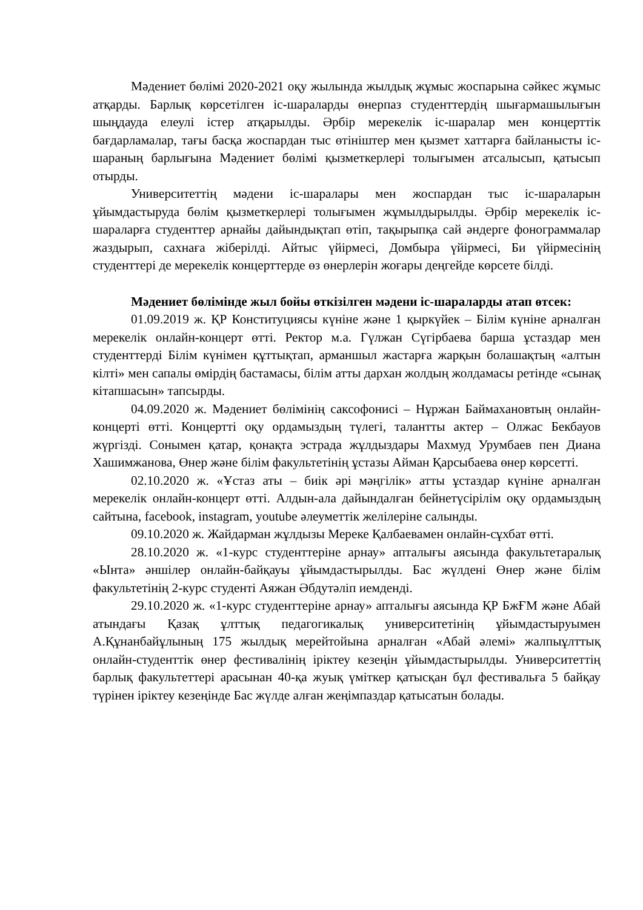Мәдениет бөлімі 2020-2021 оқу жылында жылдық жұмыс жоспарына сәйкес жұмыс атқарды. Барлық көрсетілген іс-шараларды өнерпаз студенттердің шығармашылығын шыңдауда елеулі істер атқарылды. Әрбір мерекелік іс-шаралар мен концерттік бағдарламалар, тағы басқа жоспардан тыс өтініштер мен қызмет хаттарға байланысты іс-шараның барлығына Мәдениет бөлімі қызметкерлері толығымен атсалысып, қатысып отырды.
Университеттің мәдени іс-шаралары мен жоспардан тыс іс-шараларын ұйымдастыруда бөлім қызметкерлері толығымен жұмылдырылды. Әрбір мерекелік іс-шараларға студенттер арнайы дайындықтап өтіп, тақырыпқа сай әндерге фонограммалар жаздырып, сахнаға жіберілді. Айтыс үйірмесі, Домбыра үйірмесі, Би үйірмесінің студенттері де мерекелік концерттерде өз өнерлерін жоғары деңгейде көрсете білді.
Мәдениет бөлімінде жыл бойы өткізілген мәдени іс-шараларды атап өтсек:
01.09.2019 ж. ҚР Конституциясы күніне және 1 қыркүйек – Білім күніне арналған мерекелік онлайн-концерт өтті. Ректор м.а. Гүлжан Сүгірбаева барша ұстаздар мен студенттерді Білім күнімен құттықтап, арманшыл жастарға жарқын болашақтың «алтын кілті» мен сапалы өмірдің бастамасы, білім атты дархан жолдың жолдамасы ретінде «сынақ кітапшасын» тапсырды.
04.09.2020 ж. Мәдениет бөлімінің саксофонисі – Нұржан Баймахановтың онлайн-концерті өтті. Концертті оқу ордамыздың түлегі, талантты актер – Олжас Бекбауов жүргізді. Сонымен қатар, қонақта эстрада жұлдыздары Махмуд Урумбаев пен Диана Хашимжанова, Өнер және білім факультетінің ұстазы Айман Қарсыбаева өнер көрсетті.
02.10.2020 ж. «Ұстаз аты – биік әрі мәңгілік» атты ұстаздар күніне арналған мерекелік онлайн-концерт өтті. Алдын-ала дайындалған бейнетүсірілім оқу ордамыздың сайтына, facebook, instagram, youtube әлеуметтік желілеріне салынды.
09.10.2020 ж. Жайдарман жұлдызы Мереке Қалбаевамен онлайн-сұхбат өтті.
28.10.2020 ж. «1-курс студенттеріне арнау» апталығы аясында факультетаралық «Ынта» әншілер онлайн-байқауы ұйымдастырылды. Бас жүлдені Өнер және білім факультетінің 2-курс студенті Аяжан Әбдутәліп иемденді.
29.10.2020 ж. «1-курс студенттеріне арнау» апталығы аясында ҚР БжҒМ және Абай атындағы Қазақ ұлттық педагогикалық университетінің ұйымдастыруымен А.Құнанбайұлының 175 жылдық мерейтойына арналған «Абай әлемі» жалпыұлттық онлайн-студенттік өнер фестивалінің іріктеу кезеңін ұйымдастырылды. Университеттің барлық факультеттері арасынан 40-қа жуық үміткер қатысқан бұл фестивальға 5 байқау түрінен іріктеу кезеңінде Бас жүлде алған жеңімпаздар қатысатын болады.